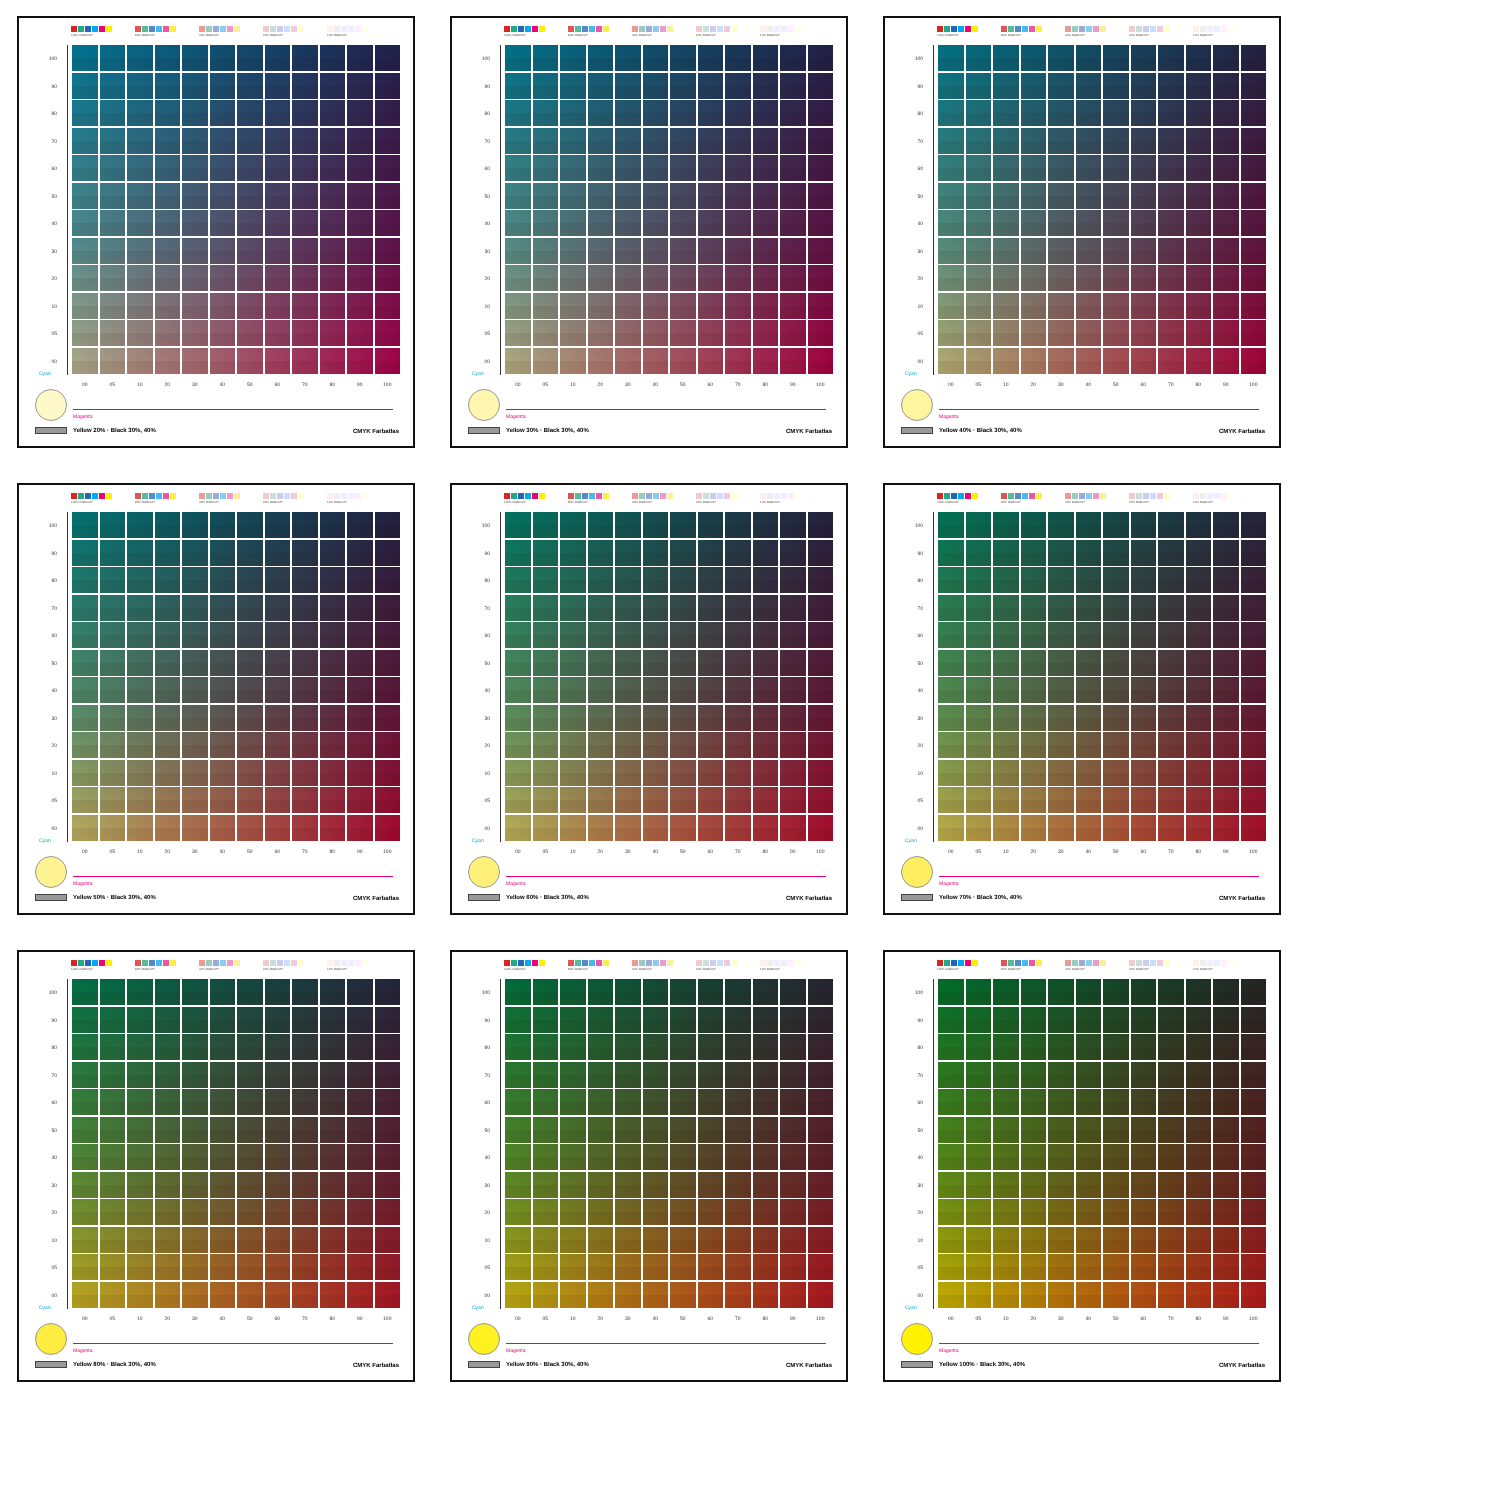100% RGBCMY
80% RGBCMY
40% RGBCMY
20% RGBCMY
10% RGBCMY
100
90
80
70
60
50
40
30
20
10
05
00
00 05 10 20 30 40 50 60 70 80 90 100
Cyan
Magenta
Yellow 20% · Black 30%, 40% CMYK Farbatlas
100% RGBCMY
80% RGBCMY
40% RGBCMY
20% RGBCMY
10% RGBCMY
100
90
80
70
60
50
40
30
20
10
05
00
00 05 10 20 30 40 50 60 70 80 90 100
Cyan
Magenta
Yellow 30% · Black 30%, 40% CMYK Farbatlas
100% RGBCMY
80% RGBCMY
40% RGBCMY
20% RGBCMY
10% RGBCMY
100
90
80
70
60
50
40
30
20
10
05
00
00 05 10 20 30 40 50 60 70 80 90 100
Cyan
Magenta
Yellow 40% · Black 30%, 40% CMYK Farbatlas
100% RGBCMY
80% RGBCMY
40% RGBCMY
20% RGBCMY
10% RGBCMY
100
90
80
70
60
50
40
30
20
10
05
00
00 05 10 20 30 40 50 60 70 80 90 100
Cyan
Magenta
Yellow 50% · Black 30%, 40% CMYK Farbatlas
100% RGBCMY
80% RGBCMY
40% RGBCMY
20% RGBCMY
10% RGBCMY
100
90
80
70
60
50
40
30
20
10
05
00
00 05 10 20 30 40 50 60 70 80 90 100
Cyan
Magenta
Yellow 60% · Black 30%, 40% CMYK Farbatlas
100% RGBCMY
80% RGBCMY
40% RGBCMY
20% RGBCMY
10% RGBCMY
100
90
80
70
60
50
40
30
20
10
05
00
00 05 10 20 30 40 50 60 70 80 90 100
Cyan
Magenta
Yellow 70% · Black 30%, 40% CMYK Farbatlas
100% RGBCMY
80% RGBCMY
40% RGBCMY
20% RGBCMY
10% RGBCMY
100
90
80
70
60
50
40
30
20
10
05
00
00 05 10 20 30 40 50 60 70 80 90 100
Cyan
Magenta
Yellow 80% · Black 30%, 40% CMYK Farbatlas
100% RGBCMY
80% RGBCMY
40% RGBCMY
20% RGBCMY
10% RGBCMY
100
90
80
70
60
50
40
30
20
10
05
00
00 05 10 20 30 40 50 60 70 80 90 100
Cyan
Magenta
Yellow 90% · Black 30%, 40% CMYK Farbatlas
100% RGBCMY
80% RGBCMY
40% RGBCMY
20% RGBCMY
10% RGBCMY
100
90
80
70
60
50
40
30
20
10
05
00
00 05 10 20 30 40 50 60 70 80 90 100
Cyan
Magenta
Yellow 100% · Black 30%, 40% CMYK Farbatlas